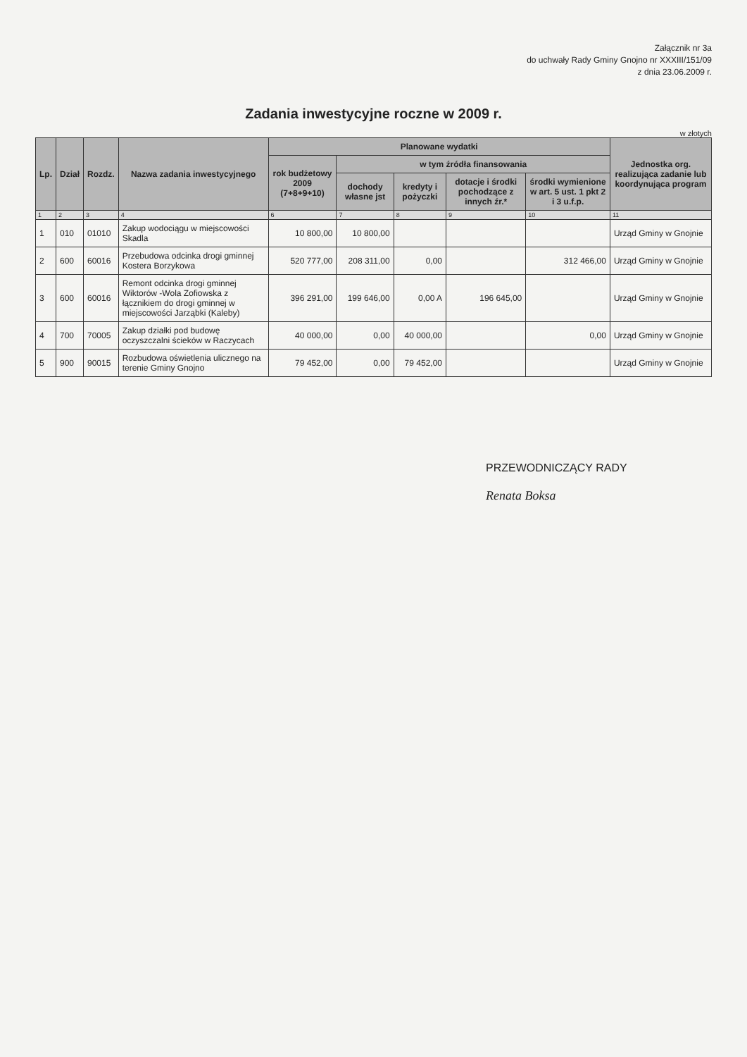Załącznik nr 3a
do uchwały Rady Gminy Gnojno nr XXXIII/151/09
z dnia 23.06.2009 r.
Zadania inwestycyjne roczne w 2009 r.
w złotych
| Lp. | Dział | Rozdz. | Nazwa zadania inwestycyjnego | Planowane wydatki | | | | | Jednostka org. realizująca zadanie lub koordynująca program |
| --- | --- | --- | --- | --- | --- | --- | --- | --- | --- |
| | | | | rok budżetowy 2009 (7+8+9+10) | w tym źródła finansowania | | | | |
| | | | | | dochody własne jst | kredyty i pożyczki | dotacje i środki pochodzące z innych źr.* | środki wymienione w art. 5 ust. 1 pkt 2 i 3 u.f.p. | |
| 1 | 2 | 3 | 4 | 6 | 7 | 8 | 9 | 10 | 11 |
| 1 | 010 | 01010 | Zakup wodociągu w miejscowości Skadla | 10 800,00 | 10 800,00 | | | | Urząd Gminy w Gnojnie |
| 2 | 600 | 60016 | Przebudowa odcinka drogi gminnej Kostera Borzykowa | 520 777,00 | 208 311,00 | 0,00 | | 312 466,00 | Urząd Gminy w Gnojnie |
| 3 | 600 | 60016 | Remont odcinka drogi gminnej Wiktorów -Wola Zofiowska z łącznikiem do drogi gminnej w miejscowości Jarząbki (Kaleby) | 396 291,00 | 199 646,00 | 0,00 A | 196 645,00 | | Urząd Gminy w Gnojnie |
| 4 | 700 | 70005 | Zakup działki pod budowę oczyszczalni ścieków w Raczycach | 40 000,00 | 0,00 | 40 000,00 | | 0,00 | Urząd Gminy w Gnojnie |
| 5 | 900 | 90015 | Rozbudowa oświetlenia ulicznego na terenie Gminy Gnojno | 79 452,00 | 0,00 | 79 452,00 | | | Urząd Gminy w Gnojnie |
PRZEWODNICZĄCY RADY
Renata Boksa